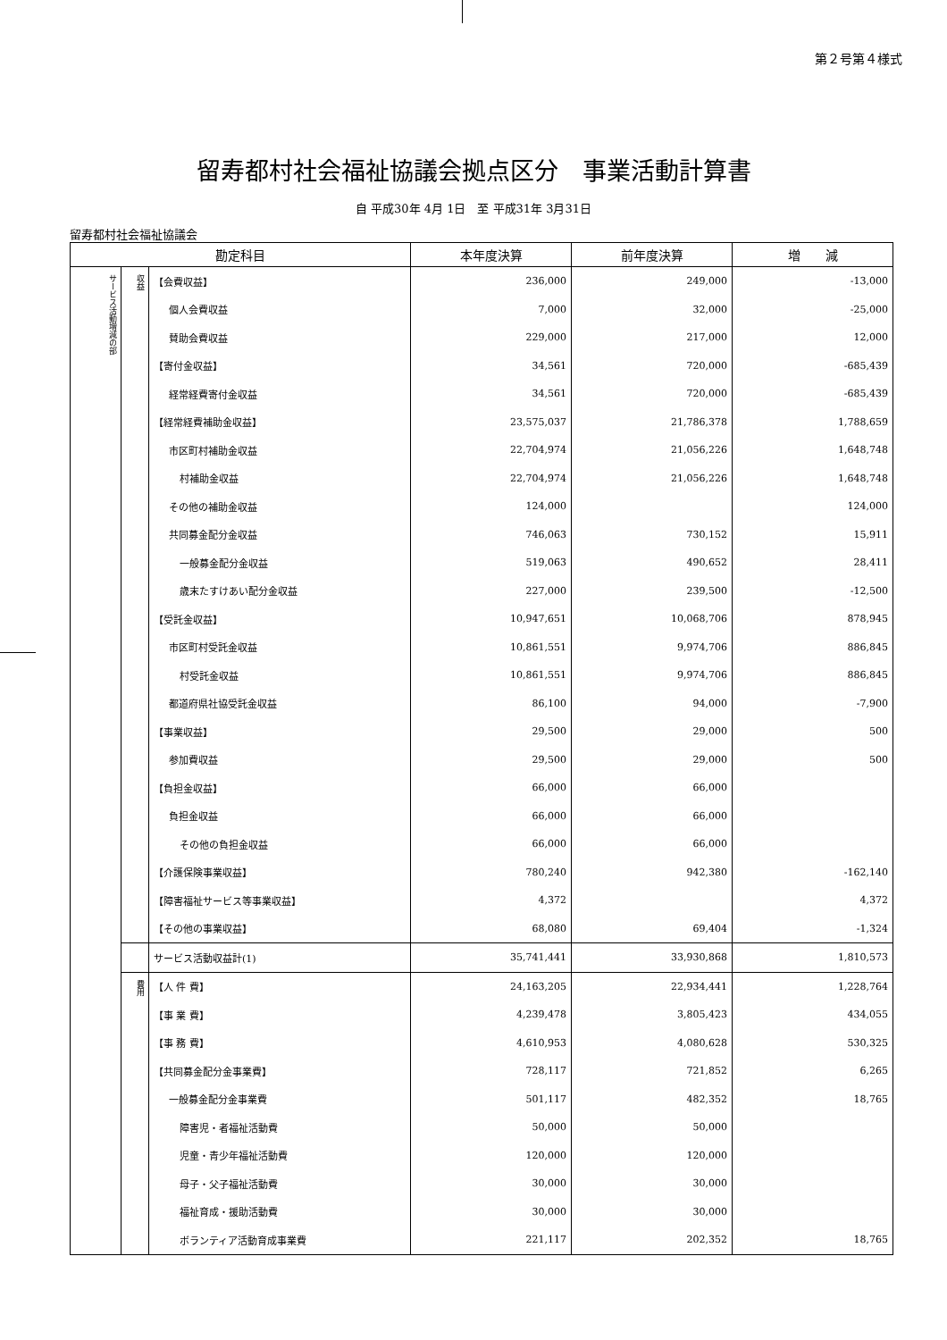第２号第４様式
留寿都村社会福祉協議会拠点区分　事業活動計算書
自 平成30年 4月 1日　至 平成31年 3月31日
留寿都村社会福祉協議会
| 勘定科目 | | | 本年度決算 | 前年度決算 | 増 減 |
| --- | --- | --- | --- | --- | --- |
| サービス活動増減の部 | 収益 | 【会費収益】 | 236,000 | 249,000 | -13,000 |
| | | 個人会費収益 | 7,000 | 32,000 | -25,000 |
| | | 賛助会費収益 | 229,000 | 217,000 | 12,000 |
| | | 【寄付金収益】 | 34,561 | 720,000 | -685,439 |
| | | 経常経費寄付金収益 | 34,561 | 720,000 | -685,439 |
| | | 【経常経費補助金収益】 | 23,575,037 | 21,786,378 | 1,788,659 |
| | | 市区町村補助金収益 | 22,704,974 | 21,056,226 | 1,648,748 |
| | | 村補助金収益 | 22,704,974 | 21,056,226 | 1,648,748 |
| | | その他の補助金収益 | 124,000 | | 124,000 |
| | | 共同募金配分金収益 | 746,063 | 730,152 | 15,911 |
| | | 一般募金配分金収益 | 519,063 | 490,652 | 28,411 |
| | | 歳末たすけあい配分金収益 | 227,000 | 239,500 | -12,500 |
| | | 【受託金収益】 | 10,947,651 | 10,068,706 | 878,945 |
| | | 市区町村受託金収益 | 10,861,551 | 9,974,706 | 886,845 |
| | | 村受託金収益 | 10,861,551 | 9,974,706 | 886,845 |
| | | 都道府県社協受託金収益 | 86,100 | 94,000 | -7,900 |
| | | 【事業収益】 | 29,500 | 29,000 | 500 |
| | | 参加費収益 | 29,500 | 29,000 | 500 |
| | | 【負担金収益】 | 66,000 | 66,000 | |
| | | 負担金収益 | 66,000 | 66,000 | |
| | | その他の負担金収益 | 66,000 | 66,000 | |
| | | 【介護保険事業収益】 | 780,240 | 942,380 | -162,140 |
| | | 【障害福祉サービス等事業収益】 | 4,372 | | 4,372 |
| | | 【その他の事業収益】 | 68,080 | 69,404 | -1,324 |
| | | サービス活動収益計(1) | 35,741,441 | 33,930,868 | 1,810,573 |
| | 費用 | 【人 件 費】 | 24,163,205 | 22,934,441 | 1,228,764 |
| | | 【事 業 費】 | 4,239,478 | 3,805,423 | 434,055 |
| | | 【事 務 費】 | 4,610,953 | 4,080,628 | 530,325 |
| | | 【共同募金配分金事業費】 | 728,117 | 721,852 | 6,265 |
| | | 一般募金配分金事業費 | 501,117 | 482,352 | 18,765 |
| | | 障害児・者福祉活動費 | 50,000 | 50,000 | |
| | | 児童・青少年福祉活動費 | 120,000 | 120,000 | |
| | | 母子・父子福祉活動費 | 30,000 | 30,000 | |
| | | 福祉育成・援助活動費 | 30,000 | 30,000 | |
| | | ボランティア活動育成事業費 | 221,117 | 202,352 | 18,765 |